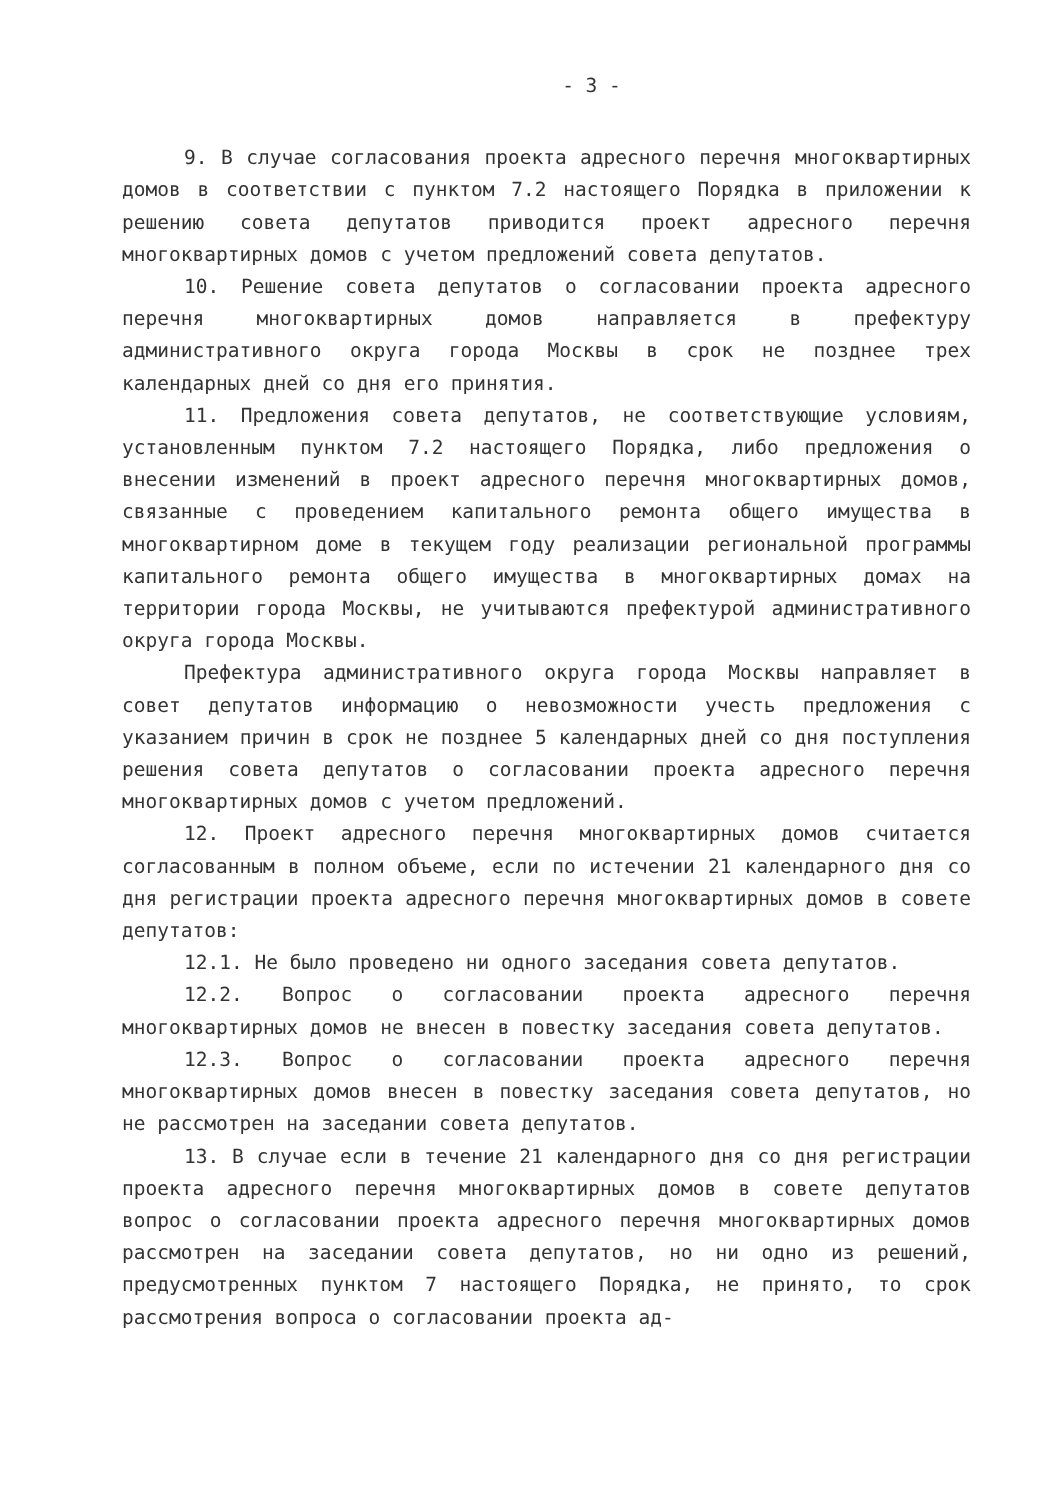- 3 -
9. В случае согласования проекта адресного перечня многоквартирных домов в соответствии с пунктом 7.2 настоящего Порядка в приложении к решению совета депутатов приводится проект адресного перечня многоквартирных домов с учетом предложений совета депутатов.
10. Решение совета депутатов о согласовании проекта адресного перечня многоквартирных домов направляется в префектуру административного округа города Москвы в срок не позднее трех календарных дней со дня его принятия.
11. Предложения совета депутатов, не соответствующие условиям, установленным пунктом 7.2 настоящего Порядка, либо предложения о внесении изменений в проект адресного перечня многоквартирных домов, связанные с проведением капитального ремонта общего имущества в многоквартирном доме в текущем году реализации региональной программы капитального ремонта общего имущества в многоквартирных домах на территории города Москвы, не учитываются префектурой административного округа города Москвы.
Префектура административного округа города Москвы направляет в совет депутатов информацию о невозможности учесть предложения с указанием причин в срок не позднее 5 календарных дней со дня поступления решения совета депутатов о согласовании проекта адресного перечня многоквартирных домов с учетом предложений.
12. Проект адресного перечня многоквартирных домов считается согласованным в полном объеме, если по истечении 21 календарного дня со дня регистрации проекта адресного перечня многоквартирных домов в совете депутатов:
12.1. Не было проведено ни одного заседания совета депутатов.
12.2. Вопрос о согласовании проекта адресного перечня многоквартирных домов не внесен в повестку заседания совета депутатов.
12.3. Вопрос о согласовании проекта адресного перечня многоквартирных домов внесен в повестку заседания совета депутатов, но не рассмотрен на заседании совета депутатов.
13. В случае если в течение 21 календарного дня со дня регистрации проекта адресного перечня многоквартирных домов в совете депутатов вопрос о согласовании проекта адресного перечня многоквартирных домов рассмотрен на заседании совета депутатов, но ни одно из решений, предусмотренных пунктом 7 настоящего Порядка, не принято, то срок рассмотрения вопроса о согласовании проекта ад-